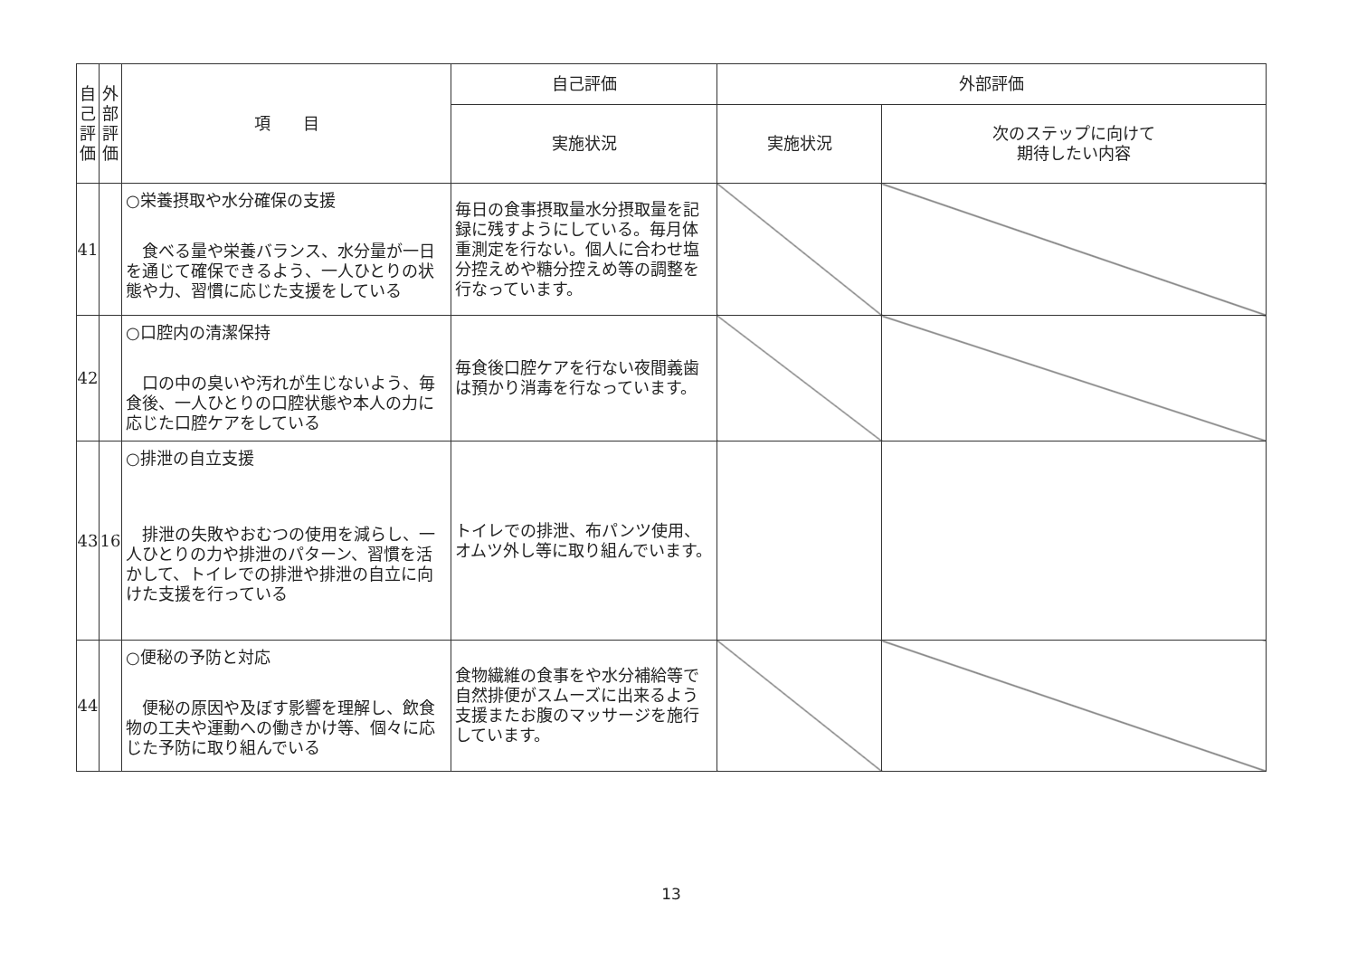| 自 己 評 価 | 外 部 評 価 | 項 目 | 自己評価 | 外部評価 | |
| --- | --- | --- | --- | --- | --- |
| | | | 実施状況 | 実施状況 | 次のステップに向けて 期待したい内容 |
| 41 | | ○栄養摂取や水分確保の支援 食べる量や栄養バランス、水分量が一日を通じて確保できるよう、一人ひとりの状態や力、習慣に応じた支援をしている | 毎日の食事摂取量水分摂取量を記録に残すようにしている。毎月体重測定を行ない。個人に合わせ塩分控えめや糖分控えめ等の調整を行なっています。 | | |
| 42 | | ○口腔内の清潔保持 口の中の臭いや汚れが生じないよう、毎食後、一人ひとりの口腔状態や本人の力に応じた口腔ケアをしている | 毎食後口腔ケアを行ない夜間義歯は預かり消毒を行なっています。 | | |
| 43 | 16 | ○排泄の自立支援 排泄の失敗やおむつの使用を減らし、一人ひとりの力や排泄のパターン、習慣を活かして、トイレでの排泄や排泄の自立に向けた支援を行っている | トイレでの排泄、布パンツ使用、オムツ外し等に取り組んでいます。 | | |
| 44 | | ○便秘の予防と対応 便秘の原因や及ぼす影響を理解し、飲食物の工夫や運動への働きかけ等、個々に応じた予防に取り組んでいる | 食物繊維の食事をや水分補給等で自然排便がスムーズに出来るよう支援またお腹のマッサージを施行しています。 | | |
13